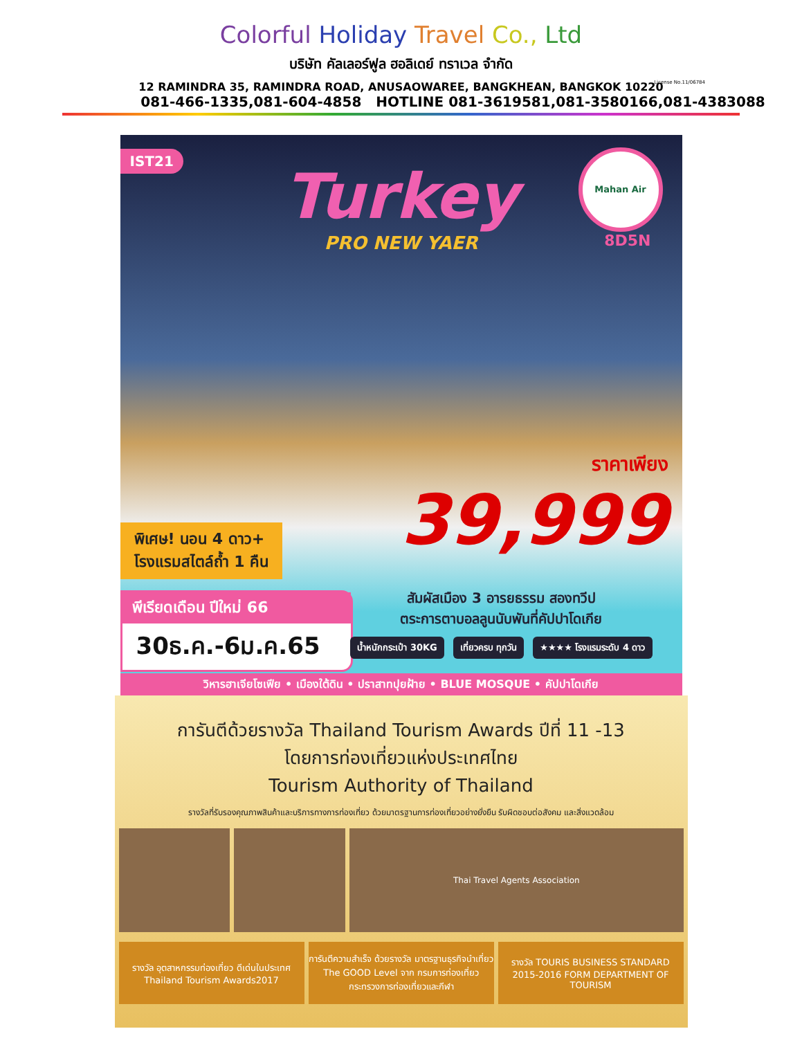Colorful Holiday Travel Co., Ltd
บริษัท คัลเลอร์ฟูล ฮอลิเดย์ ทราเวล จำกัด
12 RAMINDRA 35, RAMINDRA ROAD, ANUSAOWAREE, BANGKHEAN, BANGKOK 10220
081-466-1335,081-604-4858 HOTLINE 081-3619581,081-3580166,081-4383088
License No.11/06784
IST21
Turkey
PRO NEW YAER
Mahan Air
8D5N
ราคาเพียง
39,999
พิเศษ! นอน 4 ดาว+
โรงแรมสไตล์ถ้ำ 1 คืน
พีเรียดเดือน ปีใหม่ 66
30ธ.ค.-6ม.ค.65
สัมผัสเมือง 3 อารยธรรม สองทวีป
ตระการตาบอลลูนนับพันที่คัปปาโดเกีย
น้ำหนักกระเป๋า 30KG เที่ยวครบ ทุกวัน ★★★★ โรงแรมระดับ 4 ดาว
วิหารฮาเจียโซเฟีย • เมืองใต้ดิน • ปราสาทปุยฝ้าย • BLUE MOSQUE • คัปปาโดเกีย
การันตีด้วยรางวัล Thailand Tourism Awards ปีที่ 11 -13
โดยการท่องเที่ยวแห่งประเทศไทย
Tourism Authority of Thailand
รางวัลที่รับรองคุณภาพสินค้าและบริการทางการท่องเที่ยว ด้วยมาตรฐานการท่องเที่ยวอย่างยั่งยืน รับผิดชอบต่อสังคม และสิ่งแวดล้อม
Thai Travel Agents Association
รางวัล อุตสาหกรรมท่องเที่ยว ดีเด่นในประเทศ Thailand Tourism Awards2017
การันตีความสำเร็จ ด้วยรางวัล มาตรฐานธุรกิจนำเที่ยว The GOOD Level จาก กรมการท่องเที่ยว กระทรวงการท่องเที่ยวและกีฬา
รางวัล TOURIS BUSINESS STANDARD 2015-2016 FORM DEPARTMENT OF TOURISM